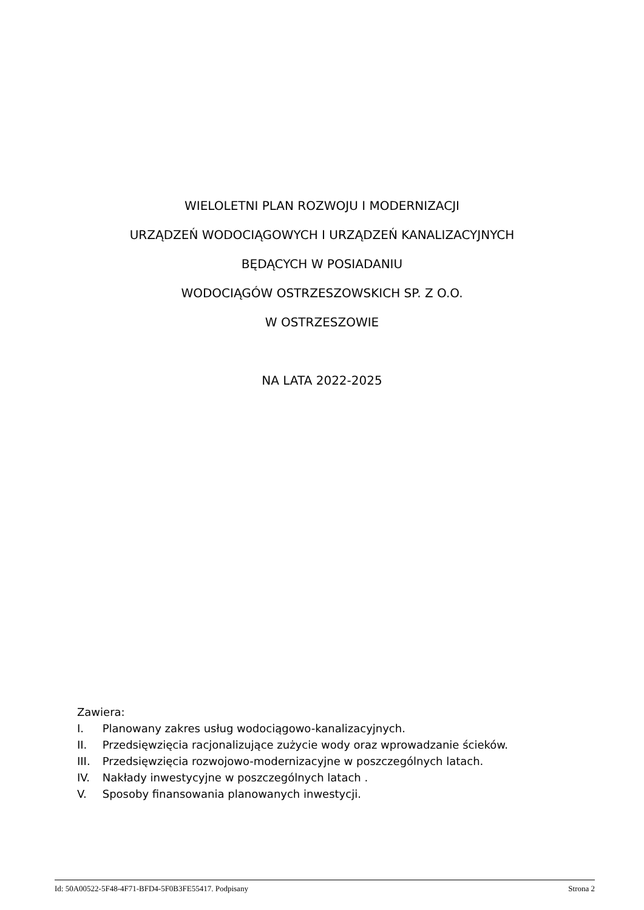WIELOLETNI PLAN ROZWOJU I MODERNIZACJI
URZĄDZEŃ WODOCIĄGOWYCH I URZĄDZEŃ KANALIZACYJNYCH
BĘDĄCYCH W POSIADANIU
WODOCIĄGÓW OSTRZESZOWSKICH SP. Z O.O.
W OSTRZESZOWIE
NA LATA 2022-2025
Zawiera:
I. Planowany zakres usług wodociągowo-kanalizacyjnych.
II. Przedsięwzięcia racjonalizujące zużycie wody oraz wprowadzanie ścieków.
III. Przedsięwzięcia rozwojowo-modernizacyjne w poszczególnych latach.
IV. Nakłady inwestycyjne w poszczególnych latach .
V. Sposoby finansowania planowanych inwestycji.
Id: 50A00522-5F48-4F71-BFD4-5F0B3FE55417. Podpisany Strona 2